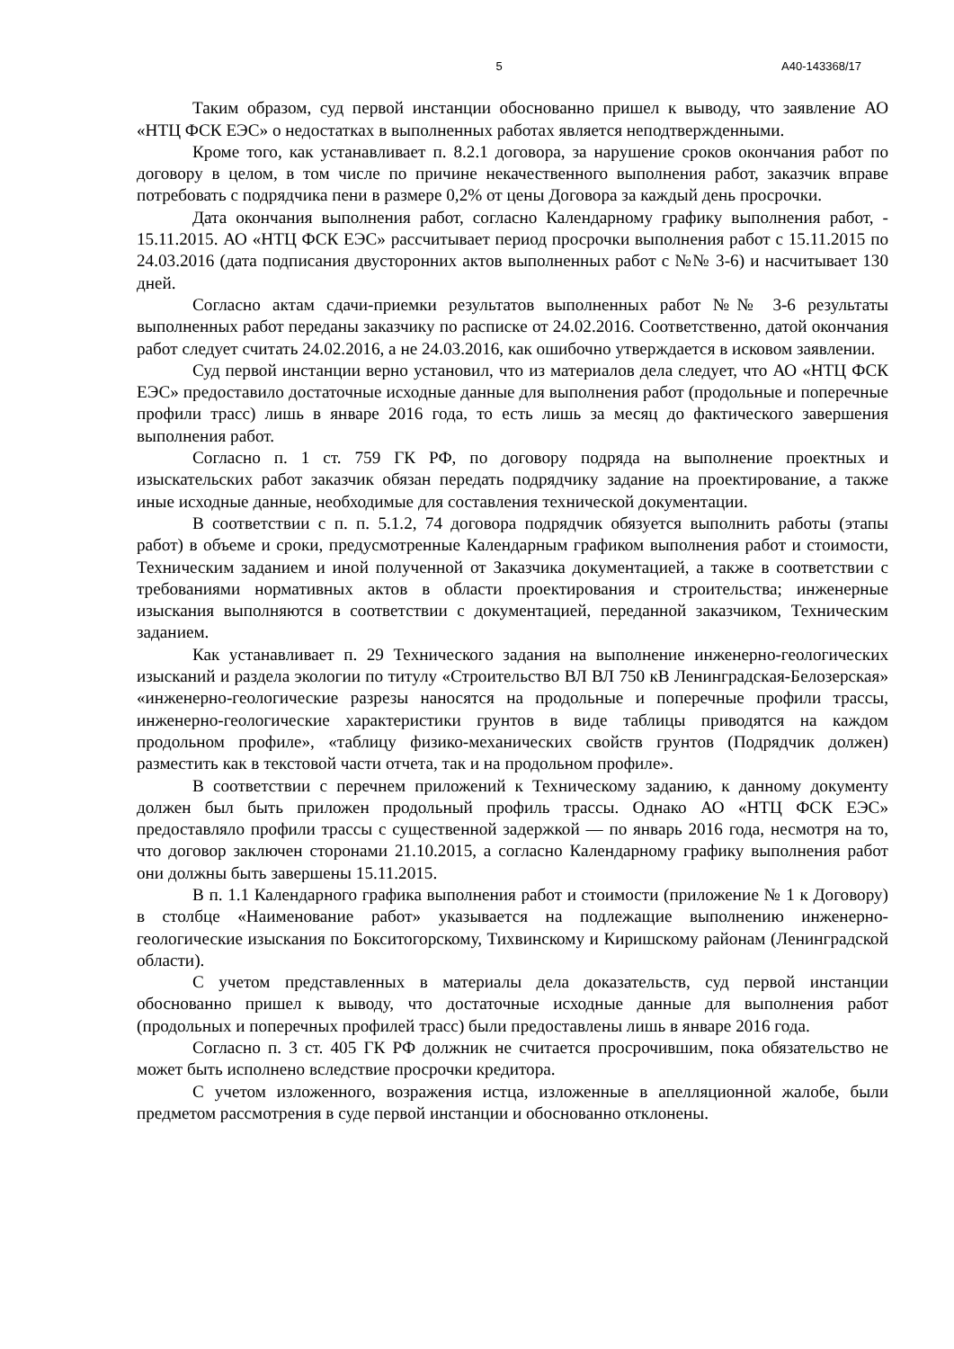5 А40-143368/17
Таким образом, суд первой инстанции обоснованно пришел к выводу, что заявление АО «НТЦ ФСК ЕЭС» о недостатках в выполненных работах является неподтвержденными.
Кроме того, как устанавливает п. 8.2.1 договора, за нарушение сроков окончания работ по договору в целом, в том числе по причине некачественного выполнения работ, заказчик вправе потребовать с подрядчика пени в размере 0,2% от цены Договора за каждый день просрочки.
Дата окончания выполнения работ, согласно Календарному графику выполнения работ, - 15.11.2015. АО «НТЦ ФСК ЕЭС» рассчитывает период просрочки выполнения работ с 15.11.2015 по 24.03.2016 (дата подписания двусторонних актов выполненных работ с №№ 3-6) и насчитывает 130 дней.
Согласно актам сдачи-приемки результатов выполненных работ №№ 3-6 результаты выполненных работ переданы заказчику по расписке от 24.02.2016. Соответственно, датой окончания работ следует считать 24.02.2016, а не 24.03.2016, как ошибочно утверждается в исковом заявлении.
Суд первой инстанции верно установил, что из материалов дела следует, что АО «НТЦ ФСК ЕЭС» предоставило достаточные исходные данные для выполнения работ (продольные и поперечные профили трасс) лишь в январе 2016 года, то есть лишь за месяц до фактического завершения выполнения работ.
Согласно п. 1 ст. 759 ГК РФ, по договору подряда на выполнение проектных и изыскательских работ заказчик обязан передать подрядчику задание на проектирование, а также иные исходные данные, необходимые для составления технической документации.
В соответствии с п. п. 5.1.2, 74 договора подрядчик обязуется выполнить работы (этапы работ) в объеме и сроки, предусмотренные Календарным графиком выполнения работ и стоимости, Техническим заданием и иной полученной от Заказчика документацией, а также в соответствии с требованиями нормативных актов в области проектирования и строительства; инженерные изыскания выполняются в соответствии с документацией, переданной заказчиком, Техническим заданием.
Как устанавливает п. 29 Технического задания на выполнение инженерно-геологических изысканий и раздела экологии по титулу «Строительство ВЛ ВЛ 750 кВ Ленинградская-Белозерская» «инженерно-геологические разрезы наносятся на продольные и поперечные профили трассы, инженерно-геологические характеристики грунтов в виде таблицы приводятся на каждом продольном профиле», «таблицу физико-механических свойств грунтов (Подрядчик должен) разместить как в текстовой части отчета, так и на продольном профиле».
В соответствии с перечнем приложений к Техническому заданию, к данному документу должен был быть приложен продольный профиль трассы. Однако АО «НТЦ ФСК ЕЭС» предоставляло профили трассы с существенной задержкой — по январь 2016 года, несмотря на то, что договор заключен сторонами 21.10.2015, а согласно Календарному графику выполнения работ они должны быть завершены 15.11.2015.
В п. 1.1 Календарного графика выполнения работ и стоимости (приложение № 1 к Договору) в столбце «Наименование работ» указывается на подлежащие выполнению инженерно-геологические изыскания по Бокситогорскому, Тихвинскому и Киришскому районам (Ленинградской области).
С учетом представленных в материалы дела доказательств, суд первой инстанции обоснованно пришел к выводу, что достаточные исходные данные для выполнения работ (продольных и поперечных профилей трасс) были предоставлены лишь в январе 2016 года.
Согласно п. 3 ст. 405 ГК РФ должник не считается просрочившим, пока обязательство не может быть исполнено вследствие просрочки кредитора.
С учетом изложенного, возражения истца, изложенные в апелляционной жалобе, были предметом рассмотрения в суде первой инстанции и обоснованно отклонены.